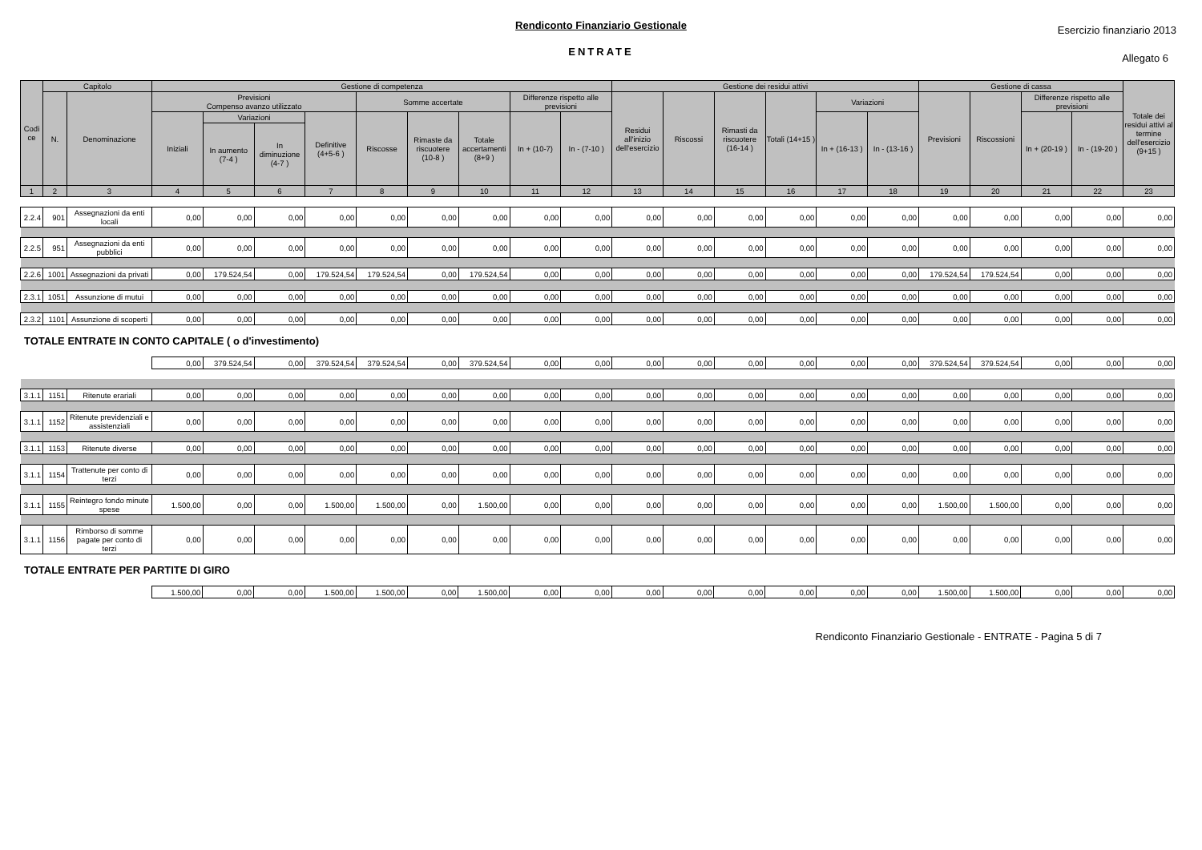Rendiconto Finanziario Gestionale
ENTRATE
Esercizio finanziario 2013
Allegato 6
| Codi ce | Capitolo | | Gestione di competenza | | | | | | | | | Gestione dei residui attivi | | | | | | Gestione di cassa | | | | Totale dei residui attivi al termine dell'esercizio (9+15 ) |
| --- | --- | --- | --- | --- | --- | --- | --- | --- | --- | --- | --- | --- | --- | --- | --- | --- | --- | --- | --- | --- | --- | --- |
| | N. | Denominazione | Previsioni Compenso avanzo utilizzato | | | | Somme accertate | | | Differenze rispetto alle previsioni | | Residui all'inizio dell'esercizio | Riscossi | Rimasti da riscuotere (16-14 ) | Totali (14+15 ) | Variazioni | | Previsioni | Riscossioni | Differenze rispetto alle previsioni | | |
| | | | Iniziali | Variazioni | | Definitive (4+5-6 ) | Riscosse | Rimaste da riscuotere (10-8 ) | Totale accertamenti (8+9 ) | In + (10-7) | In - (7-10 ) | | | | | In + (16-13 ) | In - (13-16 ) | | | In + (20-19 ) | In - (19-20 ) | |
| | | | | In aumento (7-4 ) | In diminuzione (4-7 ) | | | | | | | | | | | | | | | | | |
| 1 | 2 | 3 | 4 | 5 | 6 | 7 | 8 | 9 | 10 | 11 | 12 | 13 | 14 | 15 | 16 | 17 | 18 | 19 | 20 | 21 | 22 | 23 |
| 2.2.4 | 901 | Assegnazioni da enti locali | 0,00 | 0,00 | 0,00 | 0,00 | 0,00 | 0,00 | 0,00 | 0,00 | 0,00 | 0,00 | 0,00 | 0,00 | 0,00 | 0,00 | 0,00 | 0,00 | 0,00 | 0,00 | 0,00 | 0,00 |
| 2.2.5 | 951 | Assegnazioni da enti pubblici | 0,00 | 0,00 | 0,00 | 0,00 | 0,00 | 0,00 | 0,00 | 0,00 | 0,00 | 0,00 | 0,00 | 0,00 | 0,00 | 0,00 | 0,00 | 0,00 | 0,00 | 0,00 | 0,00 | 0,00 |
| 2.2.6 | 1001 | Assegnazioni da privati | 0,00 | 179.524,54 | 0,00 | 179.524,54 | 179.524,54 | 0,00 | 179.524,54 | 0,00 | 0,00 | 0,00 | 0,00 | 0,00 | 0,00 | 0,00 | 0,00 | 179.524,54 | 179.524,54 | 0,00 | 0,00 | 0,00 |
| 2.3.1 | 1051 | Assunzione di mutui | 0,00 | 0,00 | 0,00 | 0,00 | 0,00 | 0,00 | 0,00 | 0,00 | 0,00 | 0,00 | 0,00 | 0,00 | 0,00 | 0,00 | 0,00 | 0,00 | 0,00 | 0,00 | 0,00 | 0,00 |
| 2.3.2 | 1101 | Assunzione di scoperti | 0,00 | 0,00 | 0,00 | 0,00 | 0,00 | 0,00 | 0,00 | 0,00 | 0,00 | 0,00 | 0,00 | 0,00 | 0,00 | 0,00 | 0,00 | 0,00 | 0,00 | 0,00 | 0,00 | 0,00 |
TOTALE ENTRATE IN CONTO CAPITALE ( o d'investimento)
| | | | 0,00 | 379.524,54 | 0,00 | 379.524,54 | 379.524,54 | 0,00 | 379.524,54 | 0,00 | 0,00 | 0,00 | 0,00 | 0,00 | 0,00 | 0,00 | 0,00 | 379.524,54 | 379.524,54 | 0,00 | 0,00 | 0,00 |
| 3.1.1 | 1151 | Ritenute erariali | 0,00 | 0,00 | 0,00 | 0,00 | 0,00 | 0,00 | 0,00 | 0,00 | 0,00 | 0,00 | 0,00 | 0,00 | 0,00 | 0,00 | 0,00 | 0,00 | 0,00 | 0,00 | 0,00 | 0,00 |
| 3.1.1 | 1152 | Ritenute previdenziali e assistenziali | 0,00 | 0,00 | 0,00 | 0,00 | 0,00 | 0,00 | 0,00 | 0,00 | 0,00 | 0,00 | 0,00 | 0,00 | 0,00 | 0,00 | 0,00 | 0,00 | 0,00 | 0,00 | 0,00 | 0,00 |
| 3.1.1 | 1153 | Ritenute diverse | 0,00 | 0,00 | 0,00 | 0,00 | 0,00 | 0,00 | 0,00 | 0,00 | 0,00 | 0,00 | 0,00 | 0,00 | 0,00 | 0,00 | 0,00 | 0,00 | 0,00 | 0,00 | 0,00 | 0,00 |
| 3.1.1 | 1154 | Trattenute per conto di terzi | 0,00 | 0,00 | 0,00 | 0,00 | 0,00 | 0,00 | 0,00 | 0,00 | 0,00 | 0,00 | 0,00 | 0,00 | 0,00 | 0,00 | 0,00 | 0,00 | 0,00 | 0,00 | 0,00 | 0,00 |
| 3.1.1 | 1155 | Reintegro fondo minute spese | 1.500,00 | 0,00 | 0,00 | 1.500,00 | 1.500,00 | 0,00 | 1.500,00 | 0,00 | 0,00 | 0,00 | 0,00 | 0,00 | 0,00 | 0,00 | 0,00 | 1.500,00 | 1.500,00 | 0,00 | 0,00 | 0,00 |
| 3.1.1 | 1156 | Rimborso di somme pagate per conto di terzi | 0,00 | 0,00 | 0,00 | 0,00 | 0,00 | 0,00 | 0,00 | 0,00 | 0,00 | 0,00 | 0,00 | 0,00 | 0,00 | 0,00 | 0,00 | 0,00 | 0,00 | 0,00 | 0,00 | 0,00 |
TOTALE ENTRATE PER PARTITE DI GIRO
| | | | 1.500,00 | 0,00 | 0,00 | 1.500,00 | 1.500,00 | 0,00 | 1.500,00 | 0,00 | 0,00 | 0,00 | 0,00 | 0,00 | 0,00 | 0,00 | 0,00 | 1.500,00 | 1.500,00 | 0,00 | 0,00 | 0,00 |
Rendiconto Finanziario Gestionale - ENTRATE - Pagina 5 di 7